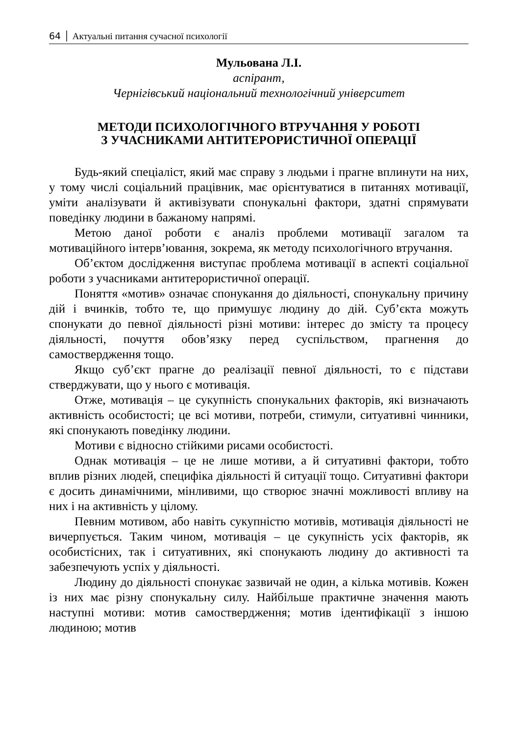64 │ Актуальні питання сучасної психології
Мульована Л.І.
аспірант,
Чернігівський національний технологічний університет
МЕТОДИ ПСИХОЛОГІЧНОГО ВТРУЧАННЯ У РОБОТІ
З УЧАСНИКАМИ АНТИТЕРОРИСТИЧНОЇ ОПЕРАЦІЇ
Будь-який спеціаліст, який має справу з людьми і прагне вплинути на них, у тому числі соціальний працівник, має орієнтуватися в питаннях мотивації, уміти аналізувати й активізувати спонукальні фактори, здатні спрямувати поведінку людини в бажаному напрямі.
Метою даної роботи є аналіз проблеми мотивації загалом та мотиваційного інтерв’ювання, зокрема, як методу психологічного втручання.
Об’єктом дослідження виступає проблема мотивації в аспекті соціальної роботи з учасниками антитерористичної операції.
Поняття «мотив» означає спонукання до діяльності, спонукальну причину дій і вчинків, тобто те, що примушує людину до дій. Суб’єкта можуть спонукати до певної діяльності різні мотиви: інтерес до змісту та процесу діяльності, почуття обов’язку перед суспільством, прагнення до самоствердження тощо.
Якщо суб’єкт прагне до реалізації певної діяльності, то є підстави стверджувати, що у нього є мотивація.
Отже, мотивація – це сукупність спонукальних факторів, які визначають активність особистості; це всі мотиви, потреби, стимули, ситуативні чинники, які спонукають поведінку людини.
Мотиви є відносно стійкими рисами особистості.
Однак мотивація – це не лише мотиви, а й ситуативні фактори, тобто вплив різних людей, специфіка діяльності й ситуації тощо. Ситуативні фактори є досить динамічними, мінливими, що створює значні можливості впливу на них і на активність у цілому.
Певним мотивом, або навіть сукупністю мотивів, мотивація діяльності не вичерпується. Таким чином, мотивація – це сукупність усіх факторів, як особистісних, так і ситуативних, які спонукають людину до активності та забезпечують успіх у діяльності.
Людину до діяльності спонукає зазвичай не один, а кілька мотивів. Кожен із них має різну спонукальну силу. Найбільше практичне значення мають наступні мотиви: мотив самоствердження; мотив ідентифікації з іншою людиною; мотив